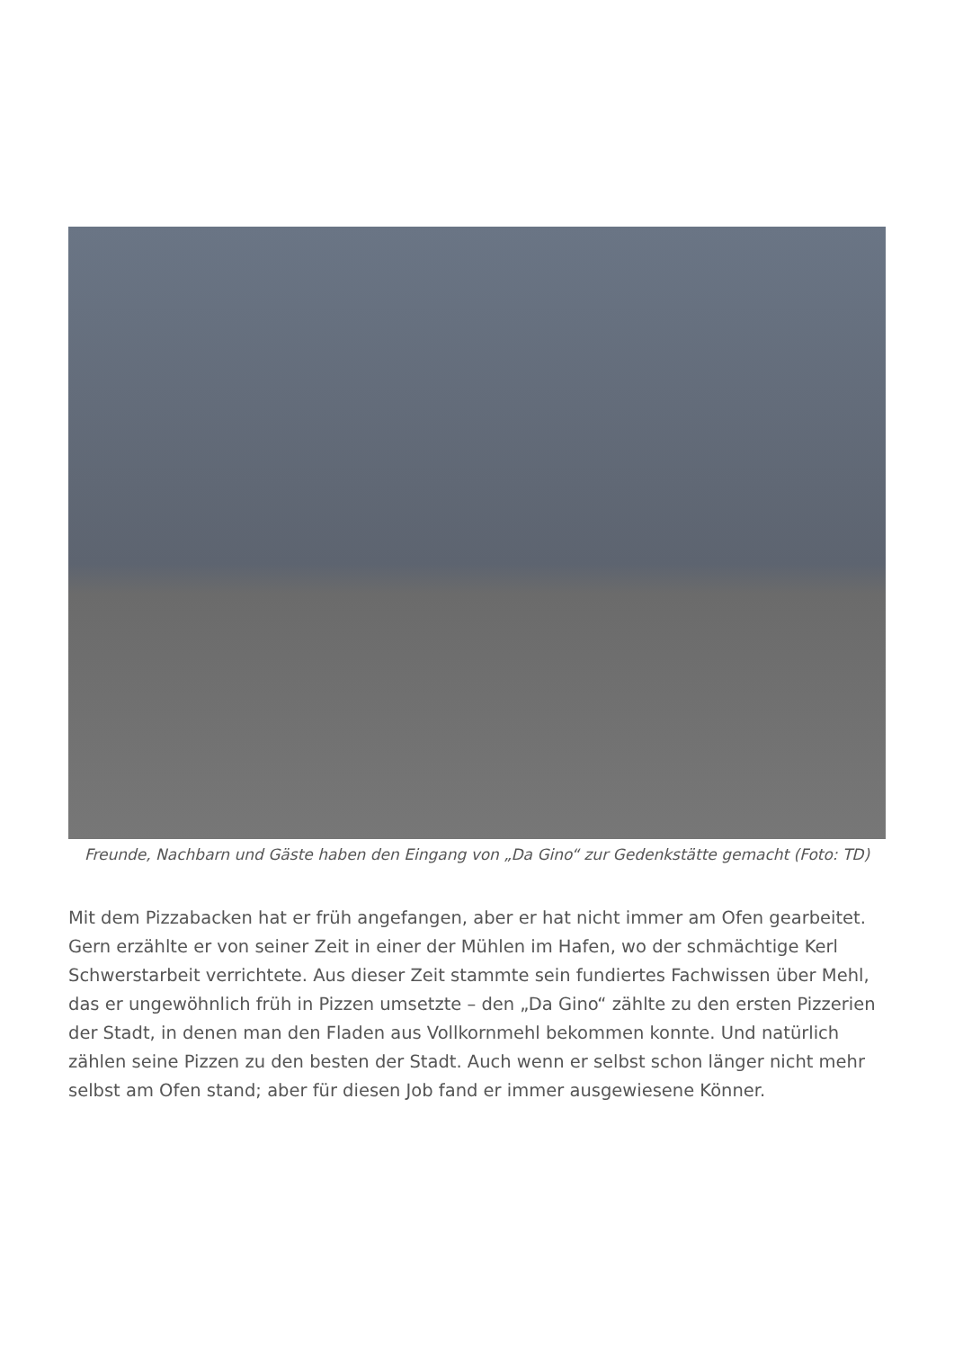Freunde, Nachbarn und Gäste haben den Eingang von „Da Gino“ zur Gedenkstätte gemacht (Foto: TD)
Mit dem Pizzabacken hat er früh angefangen, aber er hat nicht immer am Ofen gearbeitet. Gern erzählte er von seiner Zeit in einer der Mühlen im Hafen, wo der schmächtige Kerl Schwerstarbeit verrichtete. Aus dieser Zeit stammte sein fundiertes Fachwissen über Mehl, das er ungewöhnlich früh in Pizzen umsetzte – den „Da Gino“ zählte zu den ersten Pizzerien der Stadt, in denen man den Fladen aus Vollkornmehl bekommen konnte. Und natürlich zählen seine Pizzen zu den besten der Stadt. Auch wenn er selbst schon länger nicht mehr selbst am Ofen stand; aber für diesen Job fand er immer ausgewiesene Könner.